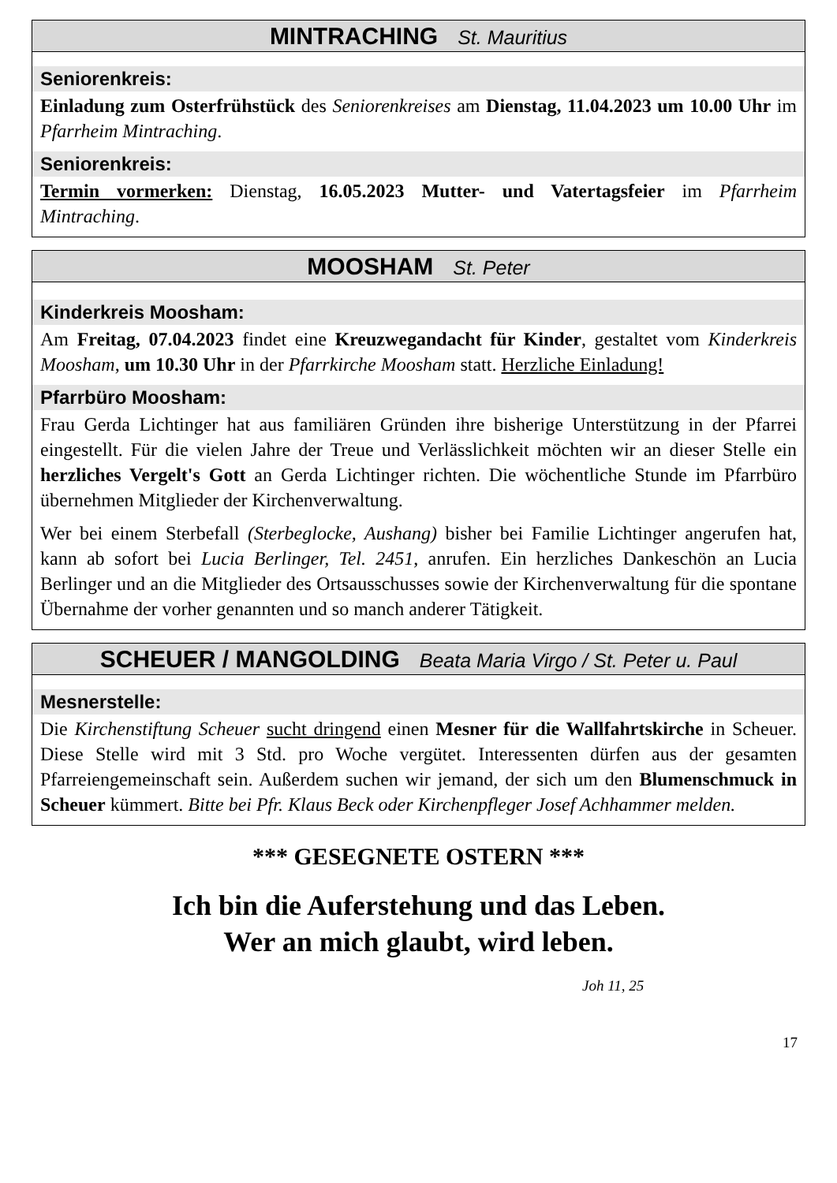MINTRACHING St. Mauritius
Seniorenkreis:
Einladung zum Osterfrühstück des Seniorenkreises am Dienstag, 11.04.2023 um 10.00 Uhr im Pfarrheim Mintraching.
Seniorenkreis:
Termin vormerken: Dienstag, 16.05.2023 Mutter- und Vatertagsfeier im Pfarrheim Mintraching.
MOOSHAM St. Peter
Kinderkreis Moosham:
Am Freitag, 07.04.2023 findet eine Kreuzwegandacht für Kinder, gestaltet vom Kinderkreis Moosham, um 10.30 Uhr in der Pfarrkirche Moosham statt. Herzliche Einladung!
Pfarrbüro Moosham:
Frau Gerda Lichtinger hat aus familiären Gründen ihre bisherige Unterstützung in der Pfarrei eingestellt. Für die vielen Jahre der Treue und Verlässlichkeit möchten wir an dieser Stelle ein herzliches Vergelt's Gott an Gerda Lichtinger richten. Die wöchentliche Stunde im Pfarrbüro übernehmen Mitglieder der Kirchenverwaltung.
Wer bei einem Sterbefall (Sterbeglocke, Aushang) bisher bei Familie Lichtinger angerufen hat, kann ab sofort bei Lucia Berlinger, Tel. 2451, anrufen. Ein herzliches Dankeschön an Lucia Berlinger und an die Mitglieder des Ortsausschusses sowie der Kirchenverwaltung für die spontane Übernahme der vorher genannten und so manch anderer Tätigkeit.
SCHEUER / MANGOLDING Beata Maria Virgo / St. Peter u. Paul
Mesnerstelle:
Die Kirchenstiftung Scheuer sucht dringend einen Mesner für die Wallfahrtskirche in Scheuer. Diese Stelle wird mit 3 Std. pro Woche vergütet. Interessenten dürfen aus der gesamten Pfarreiengemeinschaft sein. Außerdem suchen wir jemand, der sich um den Blumenschmuck in Scheuer kümmert. Bitte bei Pfr. Klaus Beck oder Kirchenpfleger Josef Achhammer melden.
*** GESEGNETE OSTERN ***
Ich bin die Auferstehung und das Leben.
Wer an mich glaubt, wird leben.
Joh 11, 25
17